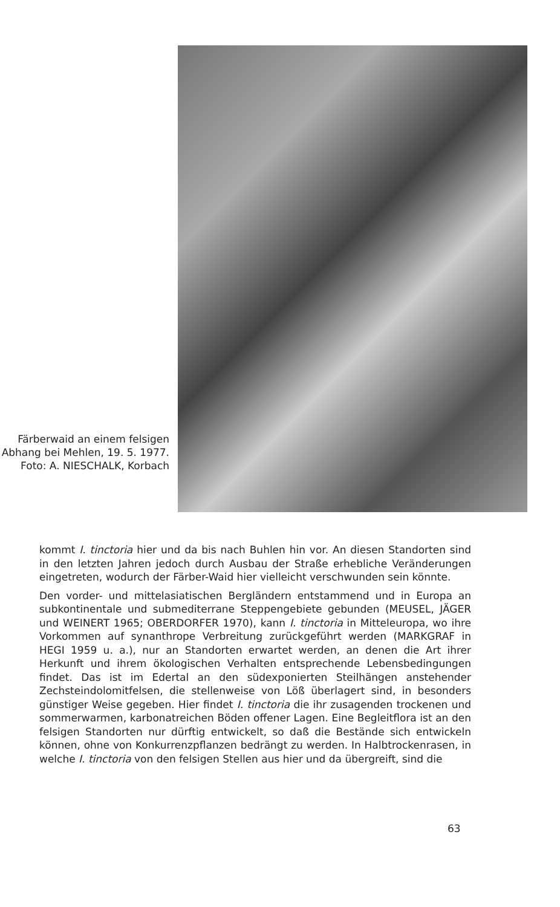Färberwaid an einem felsigen Abhang bei Mehlen, 19. 5. 1977. Foto: A. NIESCHALK, Korbach
kommt I. tinctoria hier und da bis nach Buhlen hin vor. An diesen Standorten sind in den letzten Jahren jedoch durch Ausbau der Straße erhebliche Veränderungen eingetreten, wodurch der Färber-Waid hier vielleicht verschwunden sein könnte.
Den vorder- und mittelasiatischen Bergländern entstammend und in Europa an subkontinentale und submediterrane Steppengebiete gebunden (MEUSEL, JÄGER und WEINERT 1965; OBERDORFER 1970), kann I. tinctoria in Mitteleuropa, wo ihre Vorkommen auf synanthrope Verbreitung zurückgeführt werden (MARKGRAF in HEGI 1959 u. a.), nur an Standorten erwartet werden, an denen die Art ihrer Herkunft und ihrem ökologischen Verhalten entsprechende Lebensbedingungen findet. Das ist im Edertal an den südexponierten Steilhängen anstehender Zechsteindolomitfelsen, die stellenweise von Löß überlagert sind, in besonders günstiger Weise gegeben. Hier findet I. tinctoria die ihr zusagenden trockenen und sommerwarmen, karbonatreichen Böden offener Lagen. Eine Begleitflora ist an den felsigen Standorten nur dürftig entwickelt, so daß die Bestände sich entwickeln können, ohne von Konkurrenzpflanzen bedrängt zu werden. In Halbtrockenrasen, in welche I. tinctoria von den felsigen Stellen aus hier und da übergreift, sind die
63